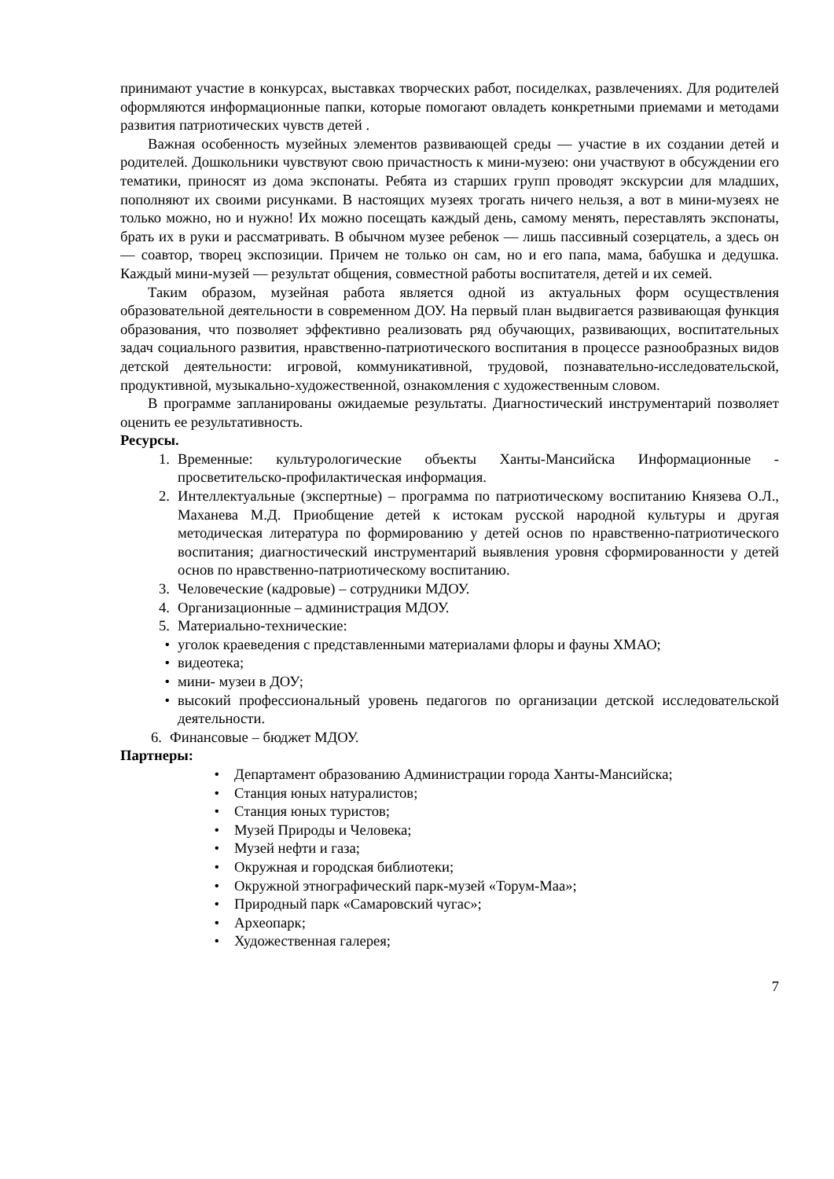принимают участие в конкурсах, выставках творческих работ, посиделках, развлечениях. Для родителей оформляются информационные папки, которые помогают овладеть конкретными приемами и методами развития патриотических чувств детей .
Важная особенность музейных элементов развивающей среды — участие в их создании детей и родителей. Дошкольники чувствуют свою причастность к мини-музею: они участвуют в обсуждении его тематики, приносят из дома экспонаты. Ребята из старших групп проводят экскурсии для младших, пополняют их своими рисунками. В настоящих музеях трогать ничего нельзя, а вот в мини-музеях не только можно, но и нужно! Их можно посещать каждый день, самому менять, переставлять экспонаты, брать их в руки и рассматривать. В обычном музее ребенок — лишь пассивный созерцатель, а здесь он — соавтор, творец экспозиции. Причем не только он сам, но и его папа, мама, бабушка и дедушка. Каждый мини-музей — результат общения, совместной работы воспитателя, детей и их семей.
Таким образом, музейная работа является одной из актуальных форм осуществления образовательной деятельности в современном ДОУ. На первый план выдвигается развивающая функция образования, что позволяет эффективно реализовать ряд обучающих, развивающих, воспитательных задач социального развития, нравственно-патриотического воспитания в процессе разнообразных видов детской деятельности: игровой, коммуникативной, трудовой, познавательно-исследовательской, продуктивной, музыкально-художественной, ознакомления с художественным словом.
В программе запланированы ожидаемые результаты. Диагностический инструментарий позволяет оценить ее результативность.
Ресурсы.
1. Временные: культурологические объекты Ханты-Мансийска Информационные - просветительско-профилактическая информация.
2. Интеллектуальные (экспертные) – программа по патриотическому воспитанию Князева О.Л., Маханева М.Д. Приобщение детей к истокам русской народной культуры и другая методическая литература по формированию у детей основ по нравственно-патриотического воспитания; диагностический инструментарий выявления уровня сформированности у детей основ по нравственно-патриотическому воспитанию.
3. Человеческие (кадровые) – сотрудники МДОУ.
4. Организационные – администрация МДОУ.
5. Материально-технические:
• уголок краеведения с представленными материалами флоры и фауны ХМАО;
• видеотека;
• мини- музеи в ДОУ;
• высокий профессиональный уровень педагогов по организации детской исследовательской деятельности.
6. Финансовые – бюджет МДОУ.
Партнеры:
• Департамент образованию Администрации города Ханты-Мансийска;
• Станция юных натуралистов;
• Станция юных туристов;
• Музей Природы и Человека;
• Музей нефти и газа;
• Окружная и городская библиотеки;
• Окружной этнографический парк-музей «Торум-Маа»;
• Природный парк «Самаровский чугас»;
• Археопарк;
• Художественная галерея;
7